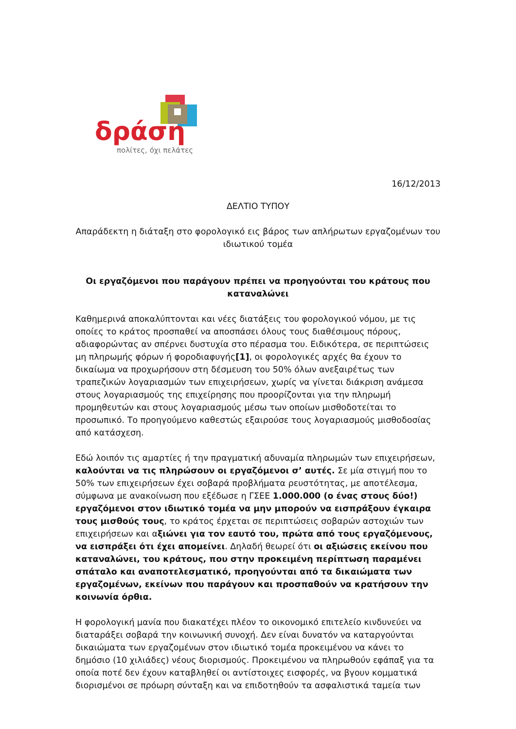δράση
πολίτες, όχι πελάτες
16/12/2013
ΔΕΛΤΙΟ ΤΥΠΟΥ
Απαράδεκτη η διάταξη στο φορολογικό εις βάρος των απλήρωτων εργαζομένων του ιδιωτικού τομέα
Οι εργαζόμενοι που παράγουν πρέπει να προηγούνται του κράτους που καταναλώνει
Καθημερινά αποκαλύπτονται και νέες διατάξεις του φορολογικού νόμου, με τις οποίες το κράτος προσπαθεί να αποσπάσει όλους τους διαθέσιμους πόρους, αδιαφορώντας αν σπέρνει δυστυχία στο πέρασμα του. Ειδικότερα, σε περιπτώσεις μη πληρωμής φόρων ή φοροδιαφυγής[1], οι φορολογικές αρχές θα έχουν το δικαίωμα να προχωρήσουν στη δέσμευση του 50% όλων ανεξαιρέτως των τραπεζικών λογαριασμών των επιχειρήσεων, χωρίς να γίνεται διάκριση ανάμεσα στους λογαριασμούς της επιχείρησης που προορίζονται για την πληρωμή προμηθευτών και στους λογαριασμούς μέσω των οποίων μισθοδοτείται το προσωπικό. Το προηγούμενο καθεστώς εξαιρούσε τους λογαριασμούς μισθοδοσίας από κατάσχεση.
Εδώ λοιπόν τις αμαρτίες ή την πραγματική αδυναμία πληρωμών των επιχειρήσεων, καλούνται να τις πληρώσουν οι εργαζόμενοι σ’ αυτές. Σε μία στιγμή που το 50% των επιχειρήσεων έχει σοβαρά προβλήματα ρευστότητας, με αποτέλεσμα, σύμφωνα με ανακοίνωση που εξέδωσε η ΓΣΕΕ 1.000.000 (ο ένας στους δύο!) εργαζόμενοι στον ιδιωτικό τομέα να μην μπορούν να εισπράξουν έγκαιρα τους μισθούς τους, το κράτος έρχεται σε περιπτώσεις σοβαρών αστοχιών των επιχειρήσεων και αξιώνει για τον εαυτό του, πρώτα από τους εργαζόμενους, να εισπράξει ότι έχει απομείνει. Δηλαδή θεωρεί ότι οι αξιώσεις εκείνου που καταναλώνει, του κράτους, που στην προκειμένη περίπτωση παραμένει σπάταλο και αναποτελεσματικό, προηγούνται από τα δικαιώματα των εργαζομένων, εκείνων που παράγουν και προσπαθούν να κρατήσουν την κοινωνία όρθια.
Η φορολογική μανία που διακατέχει πλέον το οικονομικό επιτελείο κινδυνεύει να διαταράξει σοβαρά την κοινωνική συνοχή. Δεν είναι δυνατόν να καταργούνται δικαιώματα των εργαζομένων στον ιδιωτικό τομέα προκειμένου να κάνει το δημόσιο (10 χιλιάδες) νέους διορισμούς. Προκειμένου να πληρωθούν εφάπαξ για τα οποία ποτέ δεν έχουν καταβληθεί οι αντίστοιχες εισφορές, να βγουν κομματικά διορισμένοι σε πρόωρη σύνταξη και να επιδοτηθούν τα ασφαλιστικά ταμεία των